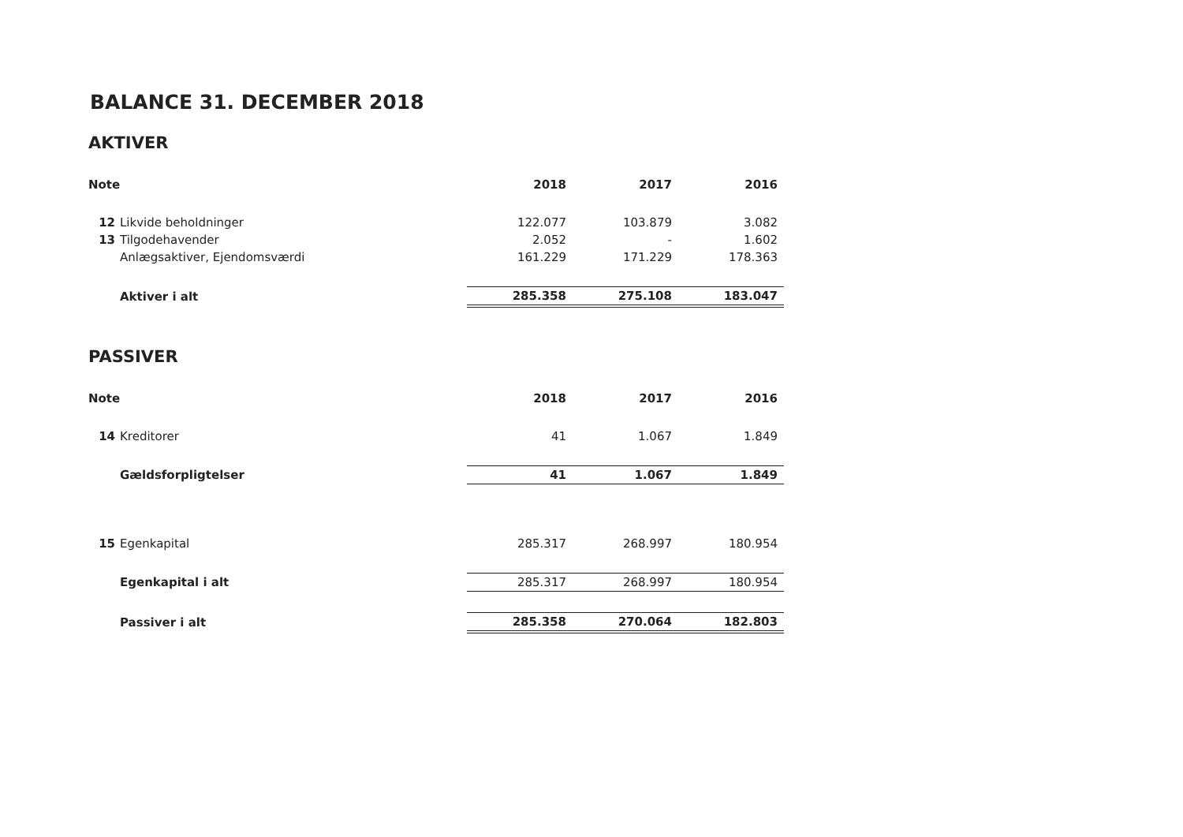BALANCE 31. DECEMBER 2018
AKTIVER
| Note | | 2018 | 2017 | 2016 |
| --- | --- | --- | --- | --- |
| 12 | Likvide beholdninger | 122.077 | 103.879 | 3.082 |
| 13 | Tilgodehavender | 2.052 | - | 1.602 |
| | Anlægsaktiver, Ejendomsværdi | 161.229 | 171.229 | 178.363 |
| | Aktiver i alt | 285.358 | 275.108 | 183.047 |
PASSIVER
| Note | | 2018 | 2017 | 2016 |
| --- | --- | --- | --- | --- |
| 14 | Kreditorer | 41 | 1.067 | 1.849 |
| | Gældsforpligtelser | 41 | 1.067 | 1.849 |
| 15 | Egenkapital | 285.317 | 268.997 | 180.954 |
| | Egenkapital i alt | 285.317 | 268.997 | 180.954 |
| | Passiver i alt | 285.358 | 270.064 | 182.803 |